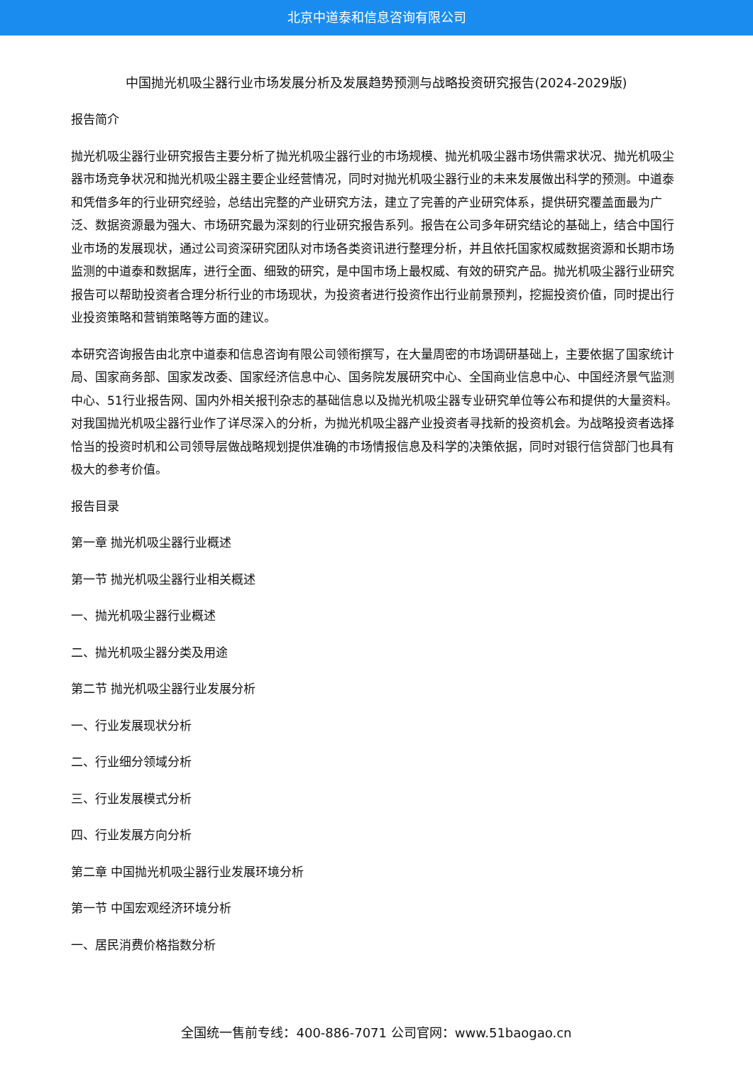北京中道泰和信息咨询有限公司
中国抛光机吸尘器行业市场发展分析及发展趋势预测与战略投资研究报告(2024-2029版)
报告简介
抛光机吸尘器行业研究报告主要分析了抛光机吸尘器行业的市场规模、抛光机吸尘器市场供需求状况、抛光机吸尘器市场竞争状况和抛光机吸尘器主要企业经营情况，同时对抛光机吸尘器行业的未来发展做出科学的预测。中道泰和凭借多年的行业研究经验，总结出完整的产业研究方法，建立了完善的产业研究体系，提供研究覆盖面最为广泛、数据资源最为强大、市场研究最为深刻的行业研究报告系列。报告在公司多年研究结论的基础上，结合中国行业市场的发展现状，通过公司资深研究团队对市场各类资讯进行整理分析，并且依托国家权威数据资源和长期市场监测的中道泰和数据库，进行全面、细致的研究，是中国市场上最权威、有效的研究产品。抛光机吸尘器行业研究报告可以帮助投资者合理分析行业的市场现状，为投资者进行投资作出行业前景预判，挖掘投资价值，同时提出行业投资策略和营销策略等方面的建议。
本研究咨询报告由北京中道泰和信息咨询有限公司领衔撰写，在大量周密的市场调研基础上，主要依据了国家统计局、国家商务部、国家发改委、国家经济信息中心、国务院发展研究中心、全国商业信息中心、中国经济景气监测中心、51行业报告网、国内外相关报刊杂志的基础信息以及抛光机吸尘器专业研究单位等公布和提供的大量资料。对我国抛光机吸尘器行业作了详尽深入的分析，为抛光机吸尘器产业投资者寻找新的投资机会。为战略投资者选择恰当的投资时机和公司领导层做战略规划提供准确的市场情报信息及科学的决策依据，同时对银行信贷部门也具有极大的参考价值。
报告目录
第一章 抛光机吸尘器行业概述
第一节 抛光机吸尘器行业相关概述
一、抛光机吸尘器行业概述
二、抛光机吸尘器分类及用途
第二节 抛光机吸尘器行业发展分析
一、行业发展现状分析
二、行业细分领域分析
三、行业发展模式分析
四、行业发展方向分析
第二章 中国抛光机吸尘器行业发展环境分析
第一节 中国宏观经济环境分析
一、居民消费价格指数分析
全国统一售前专线：400-886-7071 公司官网：www.51baogao.cn